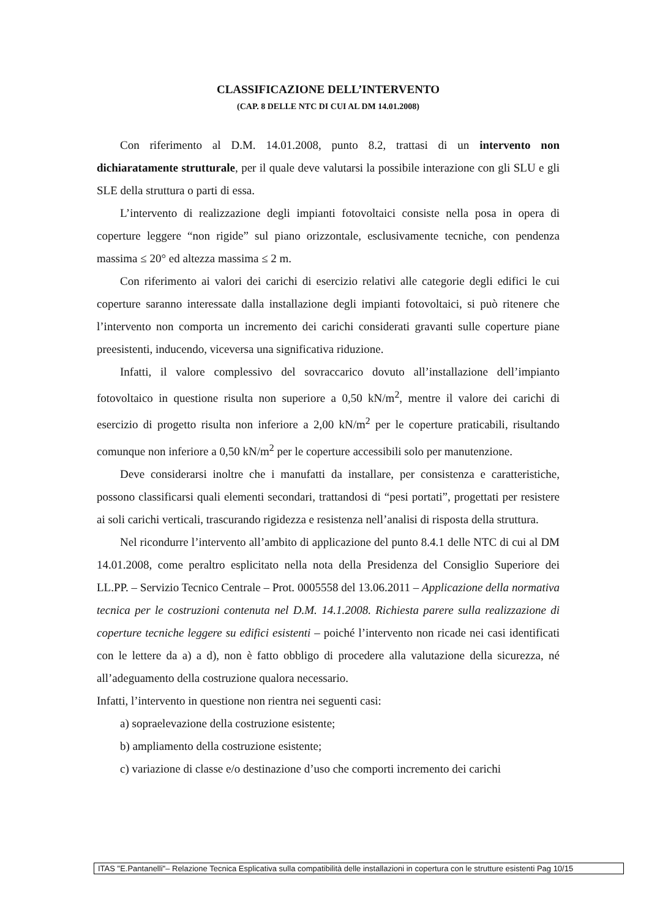CLASSIFICAZIONE DELL’INTERVENTO
(CAP. 8 DELLE NTC DI CUI AL DM 14.01.2008)
Con riferimento al D.M. 14.01.2008, punto 8.2, trattasi di un intervento non dichiaratamente strutturale, per il quale deve valutarsi la possibile interazione con gli SLU e gli SLE della struttura o parti di essa.
L’intervento di realizzazione degli impianti fotovoltaici consiste nella posa in opera di coperture leggere “non rigide” sul piano orizzontale, esclusivamente tecniche, con pendenza massima ≤ 20° ed altezza massima ≤ 2 m.
Con riferimento ai valori dei carichi di esercizio relativi alle categorie degli edifici le cui coperture saranno interessate dalla installazione degli impianti fotovoltaici, si può ritenere che l’intervento non comporta un incremento dei carichi considerati gravanti sulle coperture piane preesistenti, inducendo, viceversa una significativa riduzione.
Infatti, il valore complessivo del sovraccarico dovuto all’installazione dell’impianto fotovoltaico in questione risulta non superiore a 0,50 kN/m<sup>2</sup>, mentre il valore dei carichi di esercizio di progetto risulta non inferiore a 2,00 kN/m<sup>2</sup> per le coperture praticabili, risultando comunque non inferiore a 0,50 kN/m<sup>2</sup> per le coperture accessibili solo per manutenzione.
Deve considerarsi inoltre che i manufatti da installare, per consistenza e caratteristiche, possono classificarsi quali elementi secondari, trattandosi di “pesi portati”, progettati per resistere ai soli carichi verticali, trascurando rigidezza e resistenza nell’analisi di risposta della struttura.
Nel ricondurre l’intervento all’ambito di applicazione del punto 8.4.1 delle NTC di cui al DM 14.01.2008, come peraltro esplicitato nella nota della Presidenza del Consiglio Superiore dei LL.PP. – Servizio Tecnico Centrale – Prot. 0005558 del 13.06.2011 – Applicazione della normativa tecnica per le costruzioni contenuta nel D.M. 14.1.2008. Richiesta parere sulla realizzazione di coperture tecniche leggere su edifici esistenti – poiché l’intervento non ricade nei casi identificati con le lettere da a) a d), non è fatto obbligo di procedere alla valutazione della sicurezza, né all’adeguamento della costruzione qualora necessario.
Infatti, l’intervento in questione non rientra nei seguenti casi:
a) sopraelevazione della costruzione esistente;
b) ampliamento della costruzione esistente;
c) variazione di classe e/o destinazione d’uso che comporti incremento dei carichi
ITAS "E.Pantanelli"– Relazione Tecnica Esplicativa sulla compatibilità delle installazioni in copertura con le strutture esistenti Pag 10/15